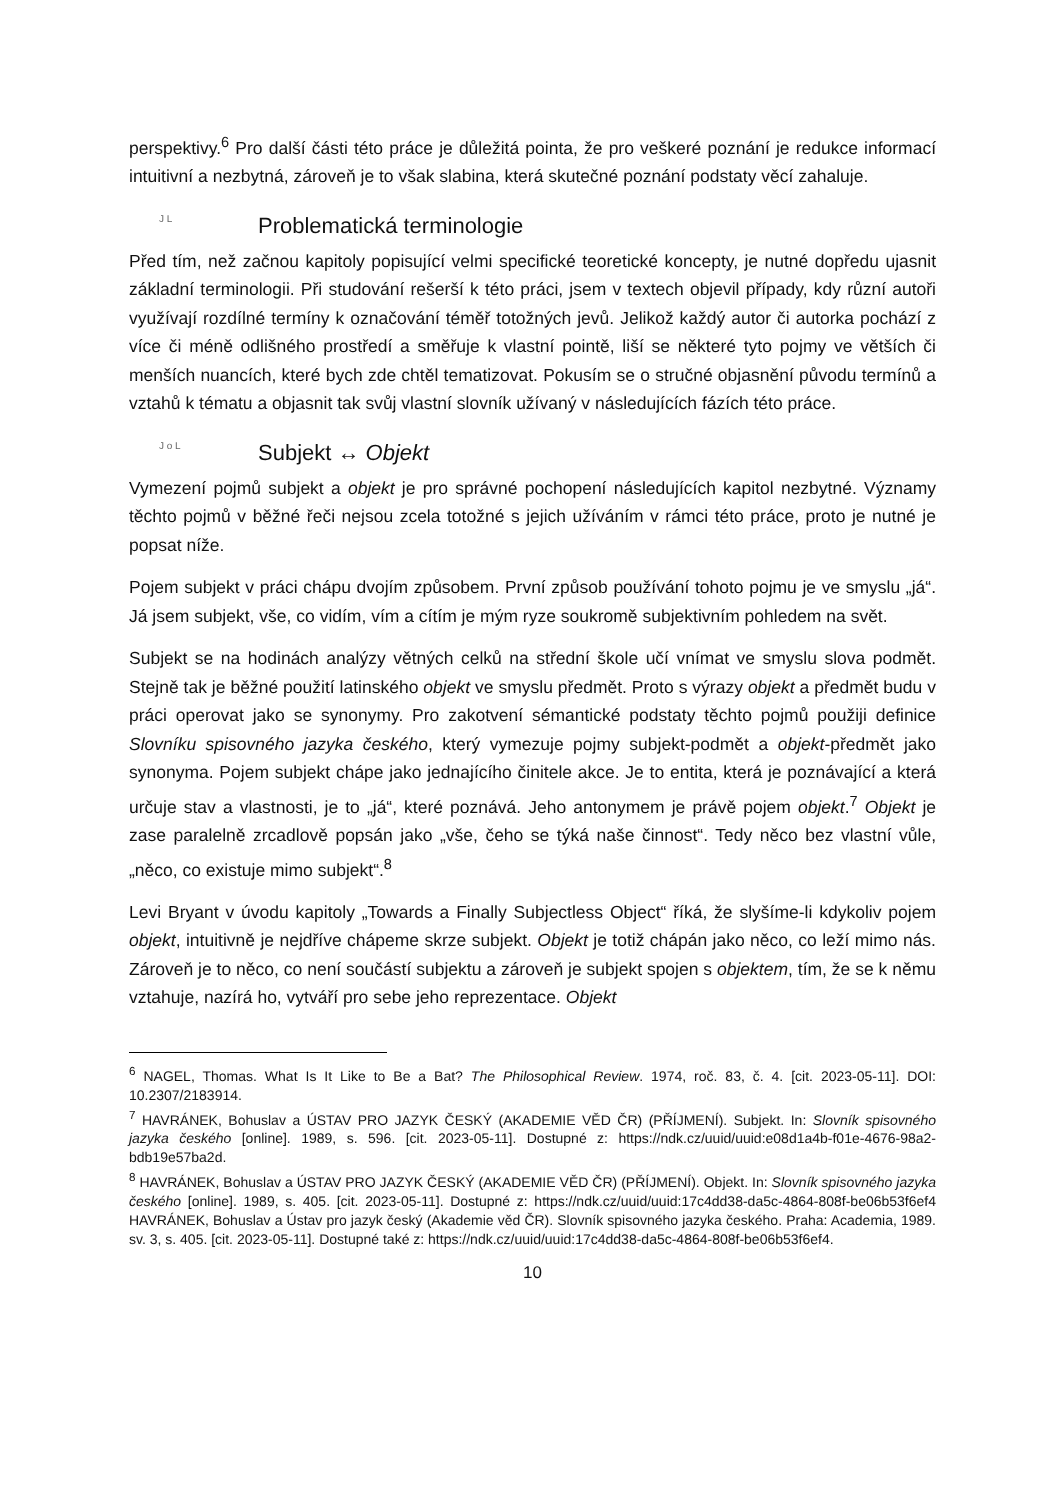perspektivy.<sup>6</sup> Pro další části této práce je důležitá pointa, že pro veškeré poznání je redukce informací intuitivní a nezbytná, zároveň je to však slabina, která skutečné poznání podstaty věcí zahaluje.
J L Problematická terminologie
Před tím, než začnou kapitoly popisující velmi specifické teoretické koncepty, je nutné dopředu ujasnit základní terminologii. Při studování rešerší k této práci, jsem v textech objevil případy, kdy různí autoři využívají rozdílné termíny k označování téměř totožných jevů. Jelikož každý autor či autorka pochází z více či méně odlišného prostředí a směřuje k vlastní pointě, liší se některé tyto pojmy ve větších či menších nuancích, které bych zde chtěl tematizovat. Pokusím se o stručné objasnění původu termínů a vztahů k tématu a objasnit tak svůj vlastní slovník užívaný v následujících fázích této práce.
J o L Subjekt ↔ Objekt
Vymezení pojmů subjekt a objekt je pro správné pochopení následujících kapitol nezbytné. Významy těchto pojmů v běžné řeči nejsou zcela totožné s jejich užíváním v rámci této práce, proto je nutné je popsat níže.
Pojem subjekt v práci chápu dvojím způsobem. První způsob používání tohoto pojmu je ve smyslu „já“. Já jsem subjekt, vše, co vidím, vím a cítím je mým ryze soukromě subjektivním pohledem na svět.
Subjekt se na hodinách analýzy větných celků na střední škole učí vnímat ve smyslu slova podmět. Stejně tak je běžné použití latinského objekt ve smyslu předmět. Proto s výrazy objekt a předmět budu v práci operovat jako se synonymy. Pro zakotvení sémantické podstaty těchto pojmů použiji definice Slovníku spisovného jazyka českého, který vymezuje pojmy subjekt-podmět a objekt-předmět jako synonyma. Pojem subjekt chápe jako jednajícího činitele akce. Je to entita, která je poznávající a která určuje stav a vlastnosti, je to „já“, které poznává. Jeho antonymem je právě pojem objekt.<sup>7</sup> Objekt je zase paralelně zrcadlově popsán jako „vše, čeho se týká naše činnost“. Tedy něco bez vlastní vůle, „něco, co existuje mimo subjekt“.<sup>8</sup>
Levi Bryant v úvodu kapitoly „Towards a Finally Subjectless Object“ říká, že slyšíme-li kdykoliv pojem objekt, intuitivně je nejdříve chápeme skrze subjekt. Objekt je totiž chápán jako něco, co leží mimo nás. Zároveň je to něco, co není součástí subjektu a zároveň je subjekt spojen s objektem, tím, že se k němu vztahuje, nazírá ho, vytváří pro sebe jeho reprezentace. Objekt
<sup>6</sup> NAGEL, Thomas. What Is It Like to Be a Bat? The Philosophical Review. 1974, roč. 83, č. 4. [cit. 2023-05-11]. DOI: 10.2307/2183914.
<sup>7</sup> HAVRÁNEK, Bohuslav a ÚSTAV PRO JAZYK ČESKÝ (AKADEMIE VĚD ČR) (PŘÍJMENÍ). Subjekt. In: Slovník spisovného jazyka českého [online]. 1989, s. 596. [cit. 2023-05-11]. Dostupné z: https://ndk.cz/uuid/uuid:e08d1a4b-f01e-4676-98a2-bdb19e57ba2d.
<sup>8</sup> HAVRÁNEK, Bohuslav a ÚSTAV PRO JAZYK ČESKÝ (AKADEMIE VĚD ČR) (PŘÍJMENÍ). Objekt. In: Slovník spisovného jazyka českého [online]. 1989, s. 405. [cit. 2023-05-11]. Dostupné z: https://ndk.cz/uuid/uuid:17c4dd38-da5c-4864-808f-be06b53f6ef4 HAVRÁNEK, Bohuslav a Ústav pro jazyk český (Akademie věd ČR). Slovník spisovného jazyka českého. Praha: Academia, 1989. sv. 3, s. 405. [cit. 2023-05-11]. Dostupné také z: https://ndk.cz/uuid/uuid:17c4dd38-da5c-4864-808f-be06b53f6ef4.
10